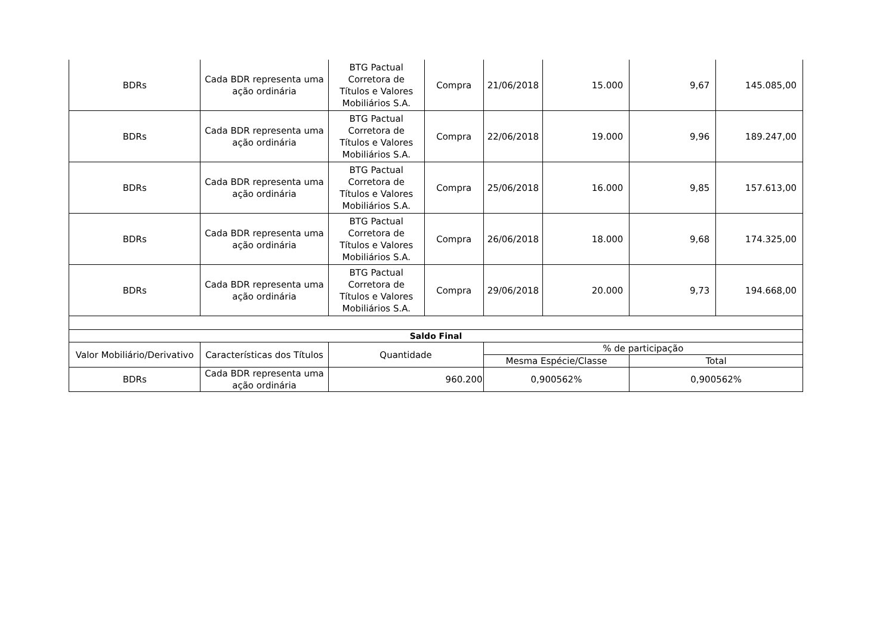| BDRs | Cada BDR representa uma ação ordinária | BTG Pactual Corretora de Títulos e Valores Mobiliários S.A. | Compra | 21/06/2018 | 15.000 | 9,67 | 145.085,00 |
| BDRs | Cada BDR representa uma ação ordinária | BTG Pactual Corretora de Títulos e Valores Mobiliários S.A. | Compra | 22/06/2018 | 19.000 | 9,96 | 189.247,00 |
| BDRs | Cada BDR representa uma ação ordinária | BTG Pactual Corretora de Títulos e Valores Mobiliários S.A. | Compra | 25/06/2018 | 16.000 | 9,85 | 157.613,00 |
| BDRs | Cada BDR representa uma ação ordinária | BTG Pactual Corretora de Títulos e Valores Mobiliários S.A. | Compra | 26/06/2018 | 18.000 | 9,68 | 174.325,00 |
| BDRs | Cada BDR representa uma ação ordinária | BTG Pactual Corretora de Títulos e Valores Mobiliários S.A. | Compra | 29/06/2018 | 20.000 | 9,73 | 194.668,00 |
| Saldo Final | | | | | | | |
| Valor Mobiliário/Derivativo | Características dos Títulos | Quantidade | | % de participação | | | |
| | | | | Mesma Espécie/Classe | | Total | |
| BDRs | Cada BDR representa uma ação ordinária | 960.200 | | 0,900562% | | 0,900562% | |